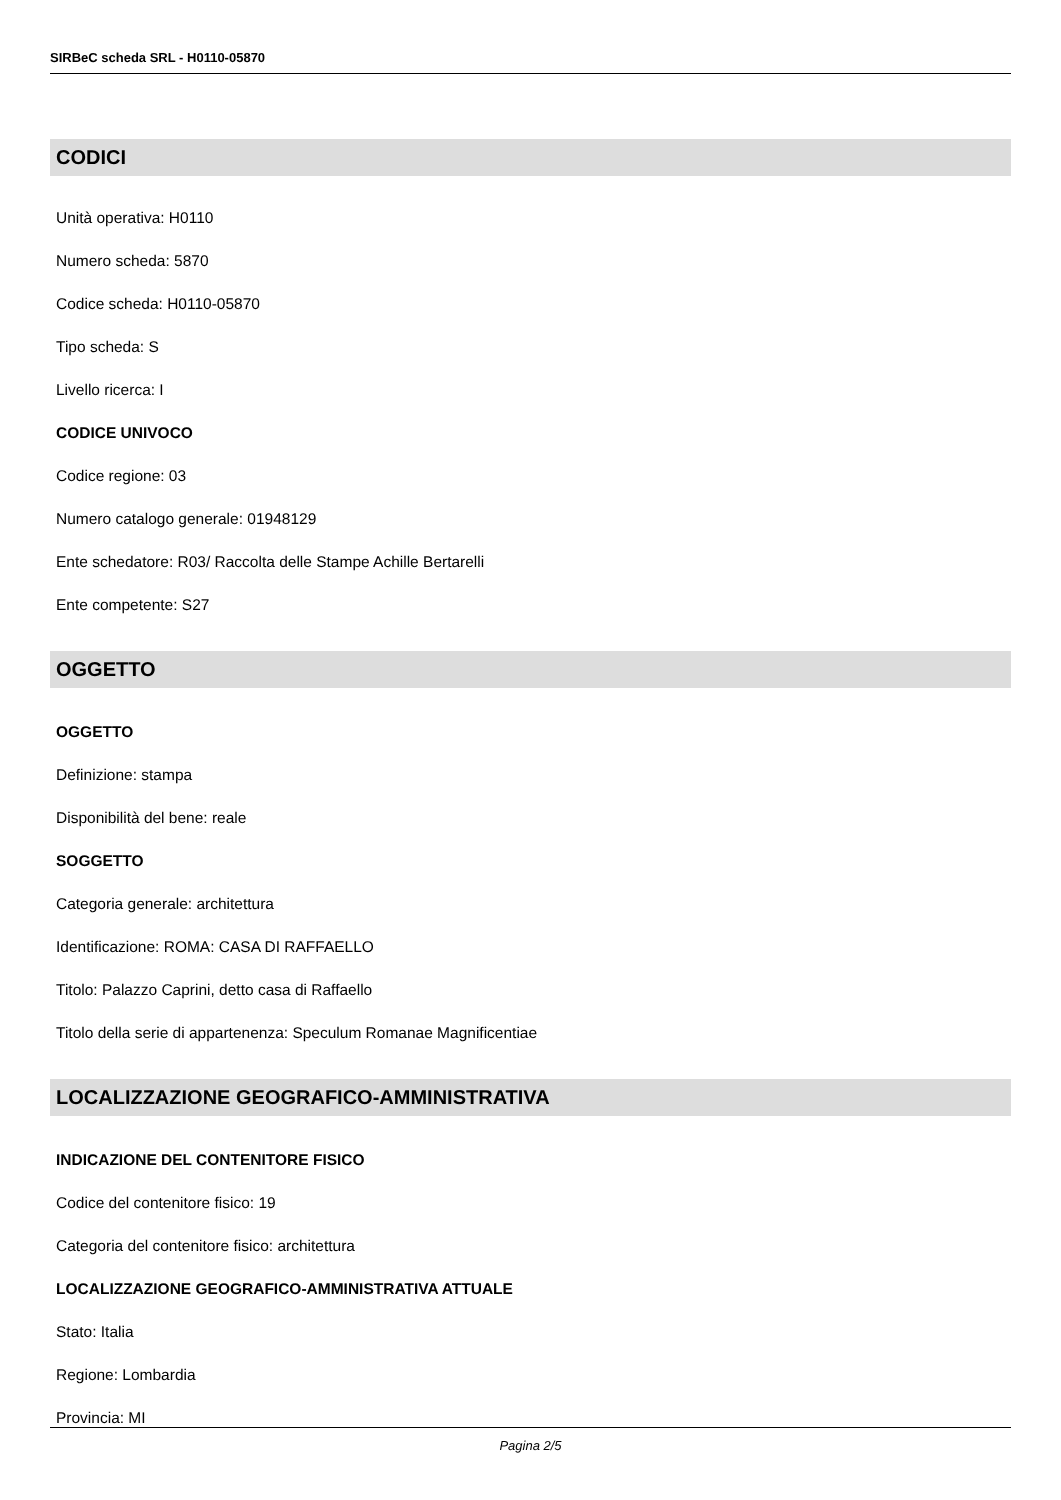SIRBeC scheda SRL - H0110-05870
CODICI
Unità operativa: H0110
Numero scheda: 5870
Codice scheda: H0110-05870
Tipo scheda: S
Livello ricerca: I
CODICE UNIVOCO
Codice regione: 03
Numero catalogo generale: 01948129
Ente schedatore: R03/ Raccolta delle Stampe Achille Bertarelli
Ente competente: S27
OGGETTO
OGGETTO
Definizione: stampa
Disponibilità del bene: reale
SOGGETTO
Categoria generale: architettura
Identificazione: ROMA: CASA DI RAFFAELLO
Titolo: Palazzo Caprini, detto casa di Raffaello
Titolo della serie di appartenenza: Speculum Romanae Magnificentiae
LOCALIZZAZIONE GEOGRAFICO-AMMINISTRATIVA
INDICAZIONE DEL CONTENITORE FISICO
Codice del contenitore fisico: 19
Categoria del contenitore fisico: architettura
LOCALIZZAZIONE GEOGRAFICO-AMMINISTRATIVA ATTUALE
Stato: Italia
Regione: Lombardia
Provincia: MI
Pagina 2/5